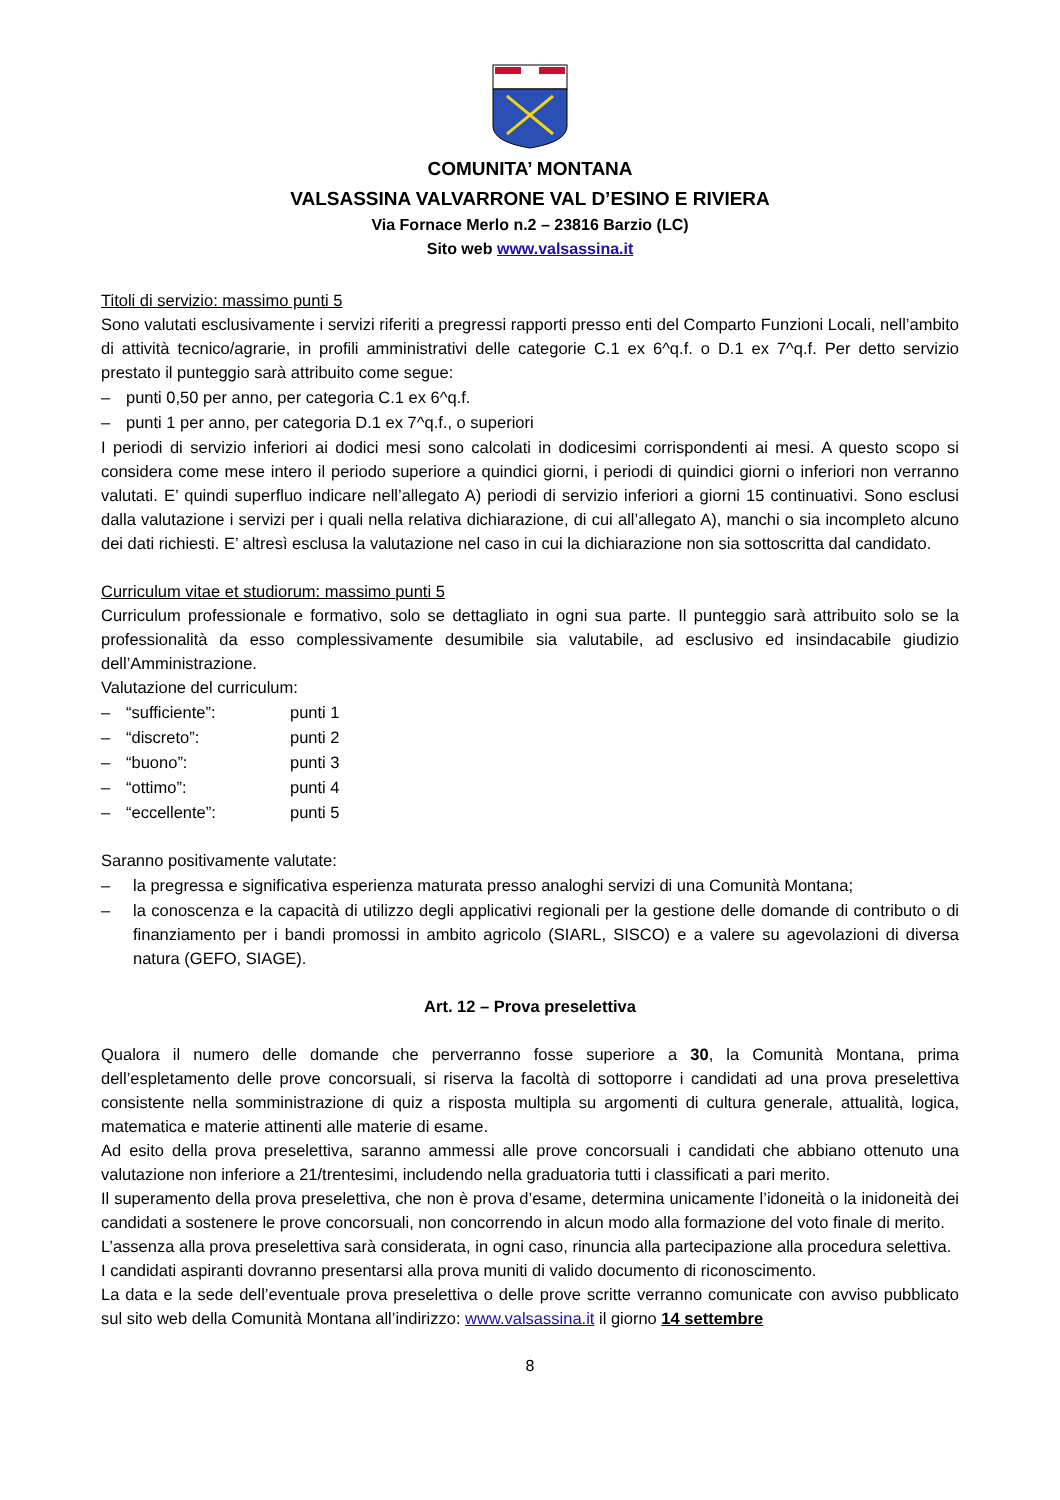COMUNITA’ MONTANA
VALSASSINA VALVARRONE VAL D’ESINO E RIVIERA
Via Fornace Merlo n.2 – 23816 Barzio (LC)
Sito web www.valsassina.it
Titoli di servizio: massimo punti 5
Sono valutati esclusivamente i servizi riferiti a pregressi rapporti presso enti del Comparto Funzioni Locali, nell’ambito di attività tecnico/agrarie, in profili amministrativi delle categorie C.1 ex 6^q.f. o D.1 ex 7^q.f. Per detto servizio prestato il punteggio sarà attribuito come segue:
– punti 0,50 per anno, per categoria C.1 ex 6^q.f.
– punti 1 per anno, per categoria D.1 ex 7^q.f., o superiori
I periodi di servizio inferiori ai dodici mesi sono calcolati in dodicesimi corrispondenti ai mesi. A questo scopo si considera come mese intero il periodo superiore a quindici giorni, i periodi di quindici giorni o inferiori non verranno valutati. E’ quindi superfluo indicare nell’allegato A) periodi di servizio inferiori a giorni 15 continuativi. Sono esclusi dalla valutazione i servizi per i quali nella relativa dichiarazione, di cui all’allegato A), manchi o sia incompleto alcuno dei dati richiesti. E’ altresì esclusa la valutazione nel caso in cui la dichiarazione non sia sottoscritta dal candidato.
Curriculum vitae et studiorum: massimo punti 5
Curriculum professionale e formativo, solo se dettagliato in ogni sua parte. Il punteggio sarà attribuito solo se la professionalità da esso complessivamente desumibile sia valutabile, ad esclusivo ed insindacabile giudizio dell’Amministrazione.
Valutazione del curriculum:
– “sufficiente”: punti 1
– “discreto”: punti 2
– “buono”: punti 3
– “ottimo”: punti 4
– “eccellente”: punti 5
Saranno positivamente valutate:
– la pregressa e significativa esperienza maturata presso analoghi servizi di una Comunità Montana;
– la conoscenza e la capacità di utilizzo degli applicativi regionali per la gestione delle domande di contributo o di finanziamento per i bandi promossi in ambito agricolo (SIARL, SISCO) e a valere su agevolazioni di diversa natura (GEFO, SIAGE).
Art. 12 – Prova preselettiva
Qualora il numero delle domande che perverranno fosse superiore a 30, la Comunità Montana, prima dell’espletamento delle prove concorsuali, si riserva la facoltà di sottoporre i candidati ad una prova preselettiva consistente nella somministrazione di quiz a risposta multipla su argomenti di cultura generale, attualità, logica, matematica e materie attinenti alle materie di esame.
Ad esito della prova preselettiva, saranno ammessi alle prove concorsuali i candidati che abbiano ottenuto una valutazione non inferiore a 21/trentesimi, includendo nella graduatoria tutti i classificati a pari merito.
Il superamento della prova preselettiva, che non è prova d’esame, determina unicamente l’idoneità o la inidoneità dei candidati a sostenere le prove concorsuali, non concorrendo in alcun modo alla formazione del voto finale di merito.
L’assenza alla prova preselettiva sarà considerata, in ogni caso, rinuncia alla partecipazione alla procedura selettiva.
I candidati aspiranti dovranno presentarsi alla prova muniti di valido documento di riconoscimento.
La data e la sede dell’eventuale prova preselettiva o delle prove scritte verranno comunicate con avviso pubblicato sul sito web della Comunità Montana all’indirizzo: www.valsassina.it il giorno 14 settembre
8